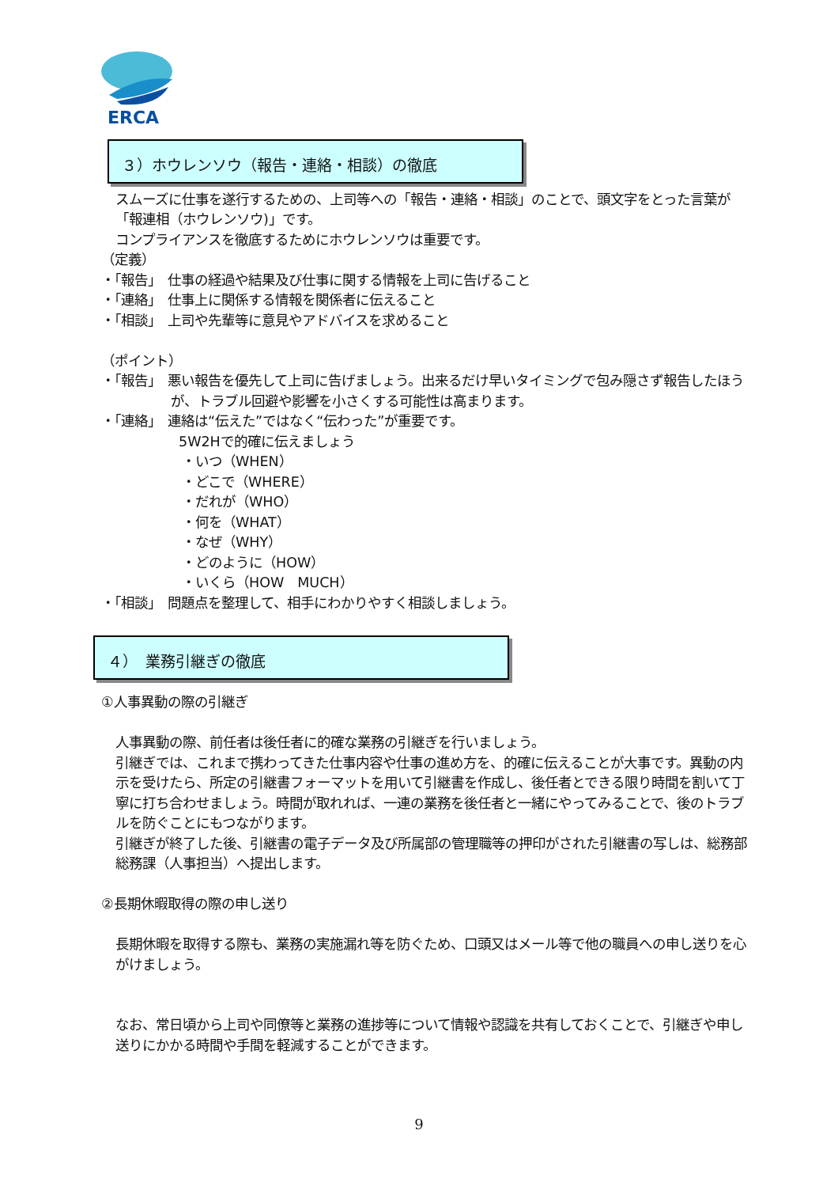ERCA
３）ホウレンソウ（報告・連絡・相談）の徹底
スムーズに仕事を遂行するための、上司等への「報告・連絡・相談」のことで、頭文字をとった言葉が「報連相（ホウレンソウ)」です。
コンプライアンスを徹底するためにホウレンソウは重要です。
（定義）
・「報告」　仕事の経過や結果及び仕事に関する情報を上司に告げること
・「連絡」　仕事上に関係する情報を関係者に伝えること
・「相談」　上司や先輩等に意見やアドバイスを求めること
（ポイント）
・「報告」　悪い報告を優先して上司に告げましょう。出来るだけ早いタイミングで包み隠さず報告したほうが、トラブル回避や影響を小さくする可能性は高まります。
・「連絡」　連絡は“伝えた”ではなく“伝わった”が重要です。
5W2Hで的確に伝えましょう
・いつ（WHEN）
・どこで（WHERE）
・だれが（WHO）
・何を（WHAT）
・なぜ（WHY）
・どのように（HOW）
・いくら（HOW　MUCH）
・「相談」　問題点を整理して、相手にわかりやすく相談しましょう。
４）　業務引継ぎの徹底
①人事異動の際の引継ぎ
人事異動の際、前任者は後任者に的確な業務の引継ぎを行いましょう。
引継ぎでは、これまで携わってきた仕事内容や仕事の進め方を、的確に伝えることが大事です。異動の内示を受けたら、所定の引継書フォーマットを用いて引継書を作成し、後任者とできる限り時間を割いて丁寧に打ち合わせましょう。時間が取れれば、一連の業務を後任者と一緒にやってみることで、後のトラブルを防ぐことにもつながります。
引継ぎが終了した後、引継書の電子データ及び所属部の管理職等の押印がされた引継書の写しは、総務部総務課（人事担当）へ提出します。
②長期休暇取得の際の申し送り
長期休暇を取得する際も、業務の実施漏れ等を防ぐため、口頭又はメール等で他の職員への申し送りを心がけましょう。
なお、常日頃から上司や同僚等と業務の進捗等について情報や認識を共有しておくことで、引継ぎや申し送りにかかる時間や手間を軽減することができます。
9